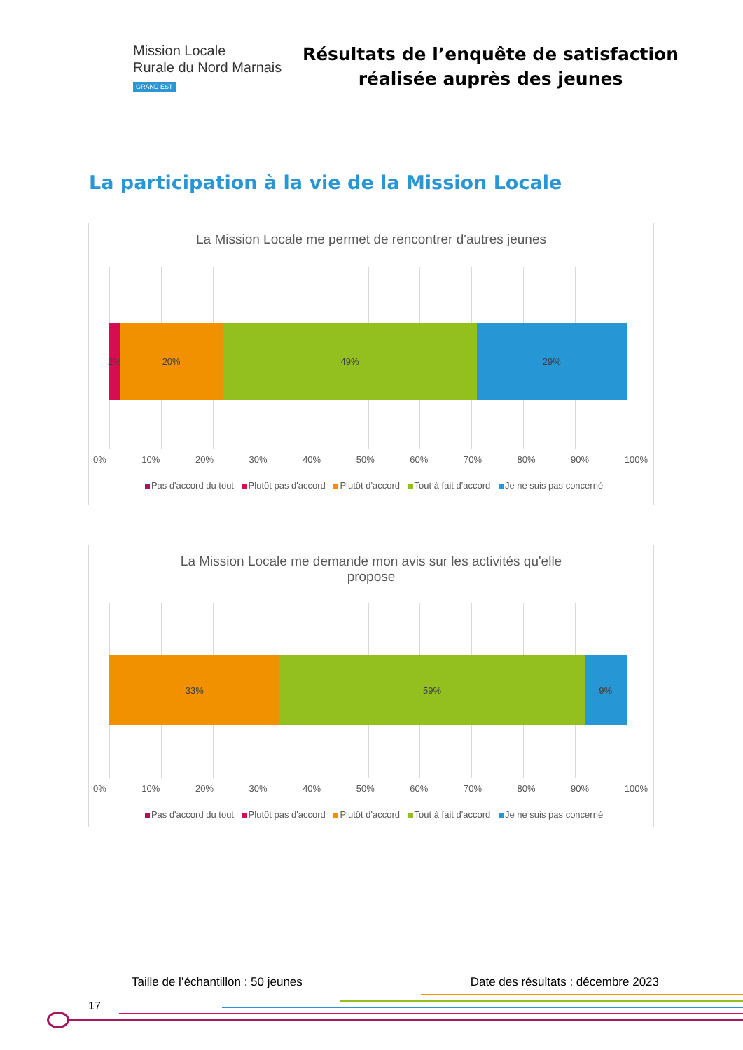Mission Locale
Rurale du Nord Marnais
GRAND EST
Résultats de l’enquête de satisfaction
réalisée auprès des jeunes
La participation à la vie de la Mission Locale
La Mission Locale me permet de rencontrer d'autres jeunes
2% 20% 49% 29%
0% 10% 20% 30% 40% 50% 60% 70% 80% 90% 100%
Pas d'accord du tout Plutôt pas d'accord Plutôt d'accord Tout à fait d'accord Je ne suis pas concerné
La Mission Locale me demande mon avis sur les activités qu'elle
propose
33% 59% 9%
0% 10% 20% 30% 40% 50% 60% 70% 80% 90% 100%
Pas d'accord du tout Plutôt pas d'accord Plutôt d'accord Tout à fait d'accord Je ne suis pas concerné
Taille de l’échantillon : 50 jeunes Date des résultats : décembre 2023
17